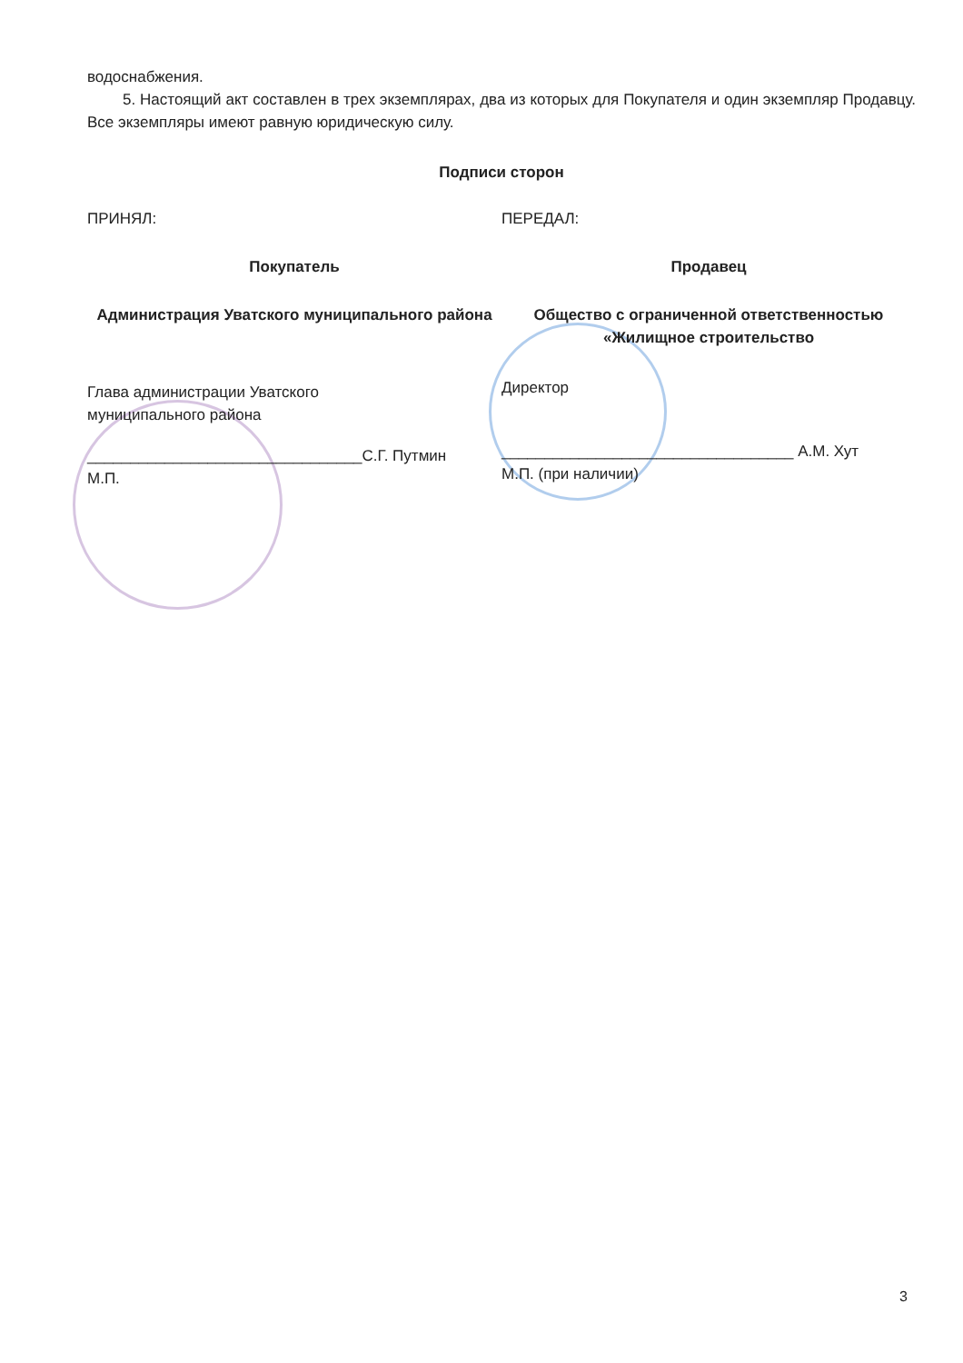водоснабжения.
5. Настоящий акт составлен в трех экземплярах, два из которых для Покупателя и один экземпляр Продавцу. Все экземпляры имеют равную юридическую силу.
Подписи сторон
ПРИНЯЛ:
Покупатель
Администрация Уватского муниципального района
Глава администрации Уватского
муниципального района
________________________________С.Г. Путмин
М.П.
ПЕРЕДАЛ:
Продавец
Общество с ограниченной ответственностью «Жилищное строительство
Директор
__________________________________ А.М. Хут
М.П. (при наличии)
3